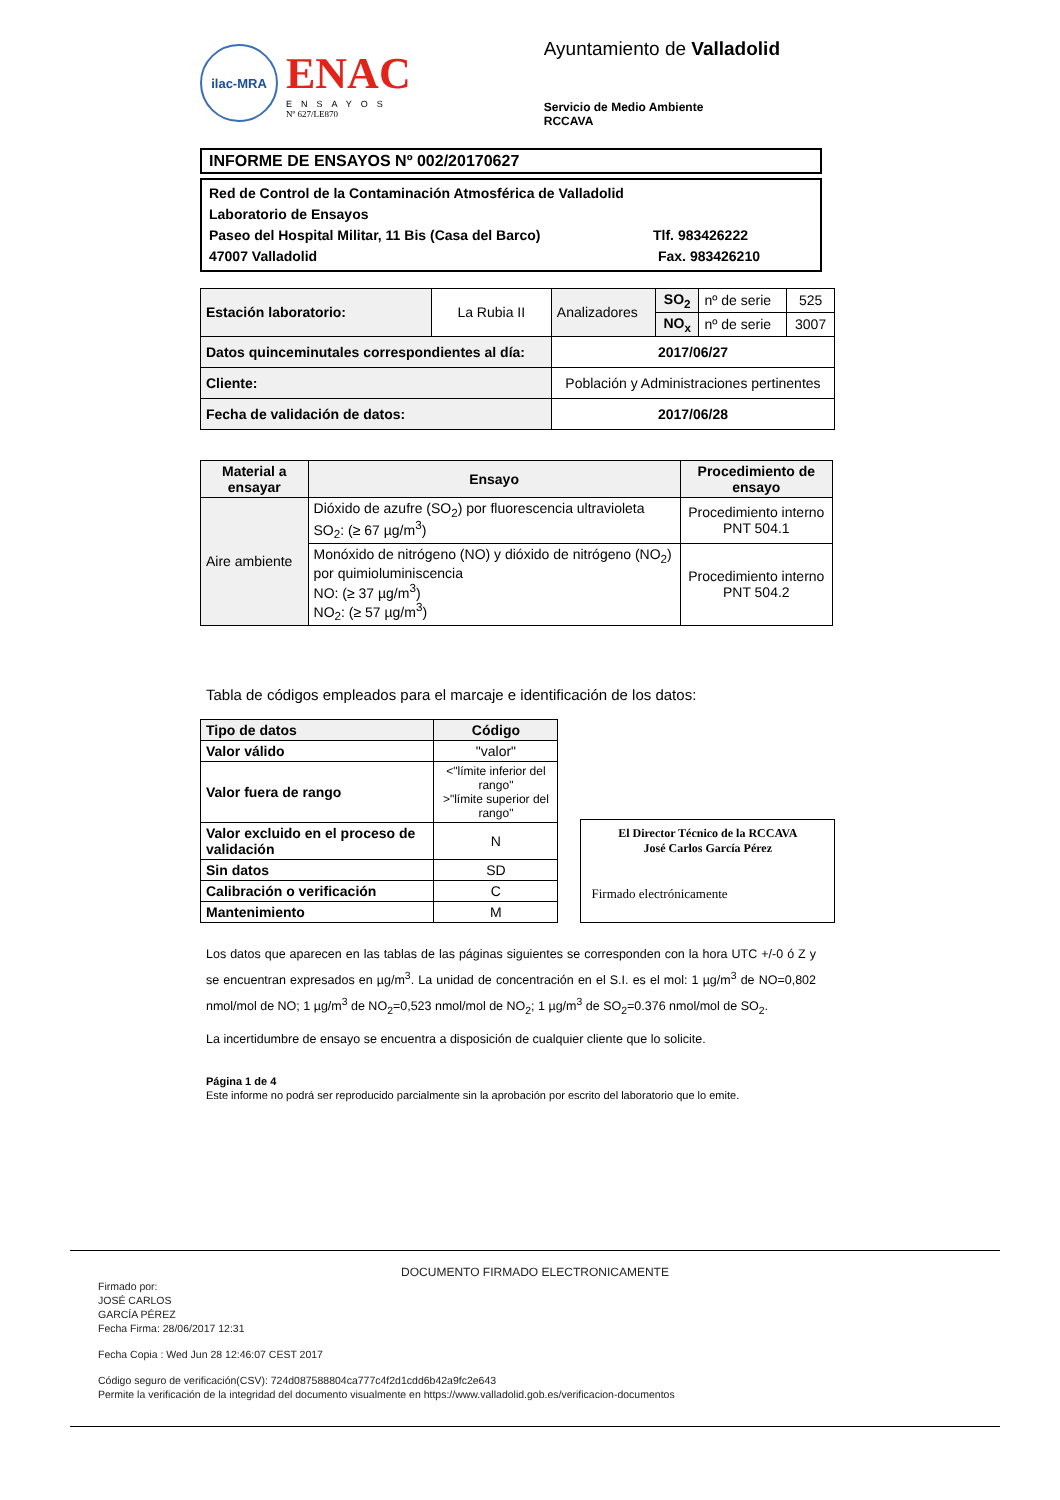ilac-MRA
ENAC
ENSAYOS
Nº 627/LE870
Ayuntamiento de Valladolid
Servicio de Medio Ambiente
RCCAVA
INFORME DE ENSAYOS Nº 002/20170627
Red de Control de la Contaminación Atmosférica de Valladolid
Laboratorio de Ensayos
Paseo del Hospital Militar, 11 Bis (Casa del Barco) Tlf. 983426222
47007 Valladolid Fax. 983426210
| Estación laboratorio: | La Rubia II | Analizadores | SO<sub>2</sub> | nº de serie | 525 |
| | | | NO<sub>x</sub> | nº de serie | 3007 |
| Datos quinceminutales correspondientes al día: | | 2017/06/27 | | | |
| Cliente: | | Población y Administraciones pertinentes | | | |
| Fecha de validación de datos: | | 2017/06/28 | | | |
| Material a ensayar | Ensayo | Procedimiento de ensayo |
| --- | --- | --- |
| Aire ambiente | Dióxido de azufre (SO<sub>2</sub>) por fluorescencia ultravioleta SO<sub>2</sub>: (≥ 67 µg/m<sup>3</sup>) | Procedimiento interno PNT 504.1 |
| | Monóxido de nitrógeno (NO) y dióxido de nitrógeno (NO<sub>2</sub>) por quimioluminiscencia NO: (≥ 37 µg/m<sup>3</sup>) NO<sub>2</sub>: (≥ 57 µg/m<sup>3</sup>) | Procedimiento interno PNT 504.2 |
Tabla de códigos empleados para el marcaje e identificación de los datos:
| Tipo de datos | Código |
| --- | --- |
| Valor válido | "valor" |
| Valor fuera de rango | <"límite inferior del rango" >"límite superior del rango" |
| Valor excluido en el proceso de validación | N |
| Sin datos | SD |
| Calibración o verificación | C |
| Mantenimiento | M |
El Director Técnico de la RCCAVA
José Carlos García Pérez
Firmado electrónicamente
Los datos que aparecen en las tablas de las páginas siguientes se corresponden con la hora UTC +/-0 ó Z y se encuentran expresados en µg/m<sup>3</sup>. La unidad de concentración en el S.I. es el mol: 1 µg/m<sup>3</sup> de NO=0,802 nmol/mol de NO; 1 µg/m<sup>3</sup> de NO<sub>2</sub>=0,523 nmol/mol de NO<sub>2</sub>; 1 µg/m<sup>3</sup> de SO<sub>2</sub>=0.376 nmol/mol de SO<sub>2</sub>.
La incertidumbre de ensayo se encuentra a disposición de cualquier cliente que lo solicite.
Página 1 de 4
Este informe no podrá ser reproducido parcialmente sin la aprobación por escrito del laboratorio que lo emite.
DOCUMENTO FIRMADO ELECTRONICAMENTE
Firmado por:
JOSÉ CARLOS
GARCÍA PÉREZ
Fecha Firma: 28/06/2017 12:31
Fecha Copia : Wed Jun 28 12:46:07 CEST 2017
Código seguro de verificación(CSV): 724d087588804ca777c4f2d1cdd6b42a9fc2e643
Permite la verificación de la integridad del documento visualmente en https://www.valladolid.gob.es/verificacion-documentos